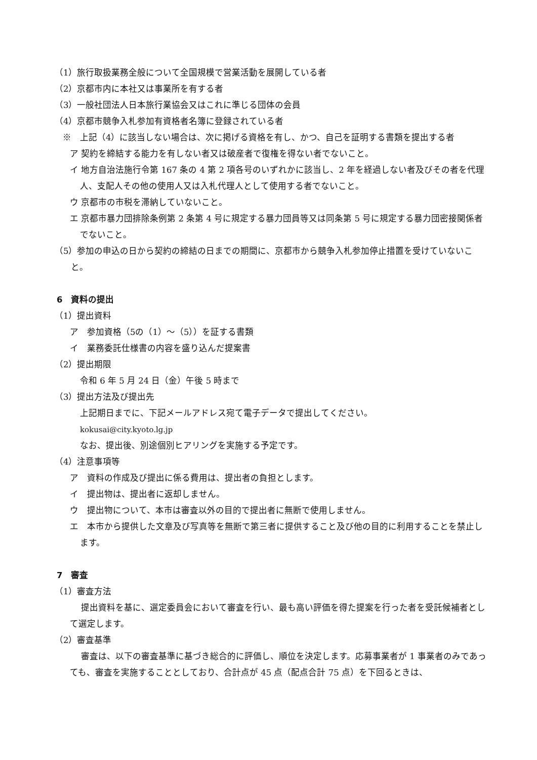（1）旅行取扱業務全般について全国規模で営業活動を展開している者
（2）京都市内に本社又は事業所を有する者
（3）一般社団法人日本旅行業協会又はこれに準じる団体の会員
（4）京都市競争入札参加有資格者名簿に登録されている者
※　上記（4）に該当しない場合は、次に掲げる資格を有し、かつ、自己を証明する書類を提出する者
ア 契約を締結する能力を有しない者又は破産者で復権を得ない者でないこと。
イ 地方自治法施行令第 167 条の 4 第 2 項各号のいずれかに該当し、2 年を経過しない者及びその者を代理人、支配人その他の使用人又は入札代理人として使用する者でないこと。
ウ 京都市の市税を滞納していないこと。
エ 京都市暴力団排除条例第 2 条第 4 号に規定する暴力団員等又は同条第 5 号に規定する暴力団密接関係者でないこと。
（5）参加の申込の日から契約の締結の日までの期間に、京都市から競争入札参加停止措置を受けていないこと。
6　資料の提出
（1）提出資料
ア　参加資格（5の（1）～（5））を証する書類
イ　業務委託仕様書の内容を盛り込んだ提案書
（2）提出期限
令和 6 年 5 月 24 日（金）午後 5 時まで
（3）提出方法及び提出先
上記期日までに、下記メールアドレス宛て電子データで提出してください。
kokusai@city.kyoto.lg.jp
なお、提出後、別途個別ヒアリングを実施する予定です。
（4）注意事項等
ア　資料の作成及び提出に係る費用は、提出者の負担とします。
イ　提出物は、提出者に返却しません。
ウ　提出物について、本市は審査以外の目的で提出者に無断で使用しません。
エ　本市から提供した文章及び写真等を無断で第三者に提供すること及び他の目的に利用することを禁止します。
7　審査
（1）審査方法
提出資料を基に、選定委員会において審査を行い、最も高い評価を得た提案を行った者を受託候補者として選定します。
（2）審査基準
審査は、以下の審査基準に基づき総合的に評価し、順位を決定します。応募事業者が 1 事業者のみであっても、審査を実施することとしており、合計点が 45 点（配点合計 75 点）を下回るときは、